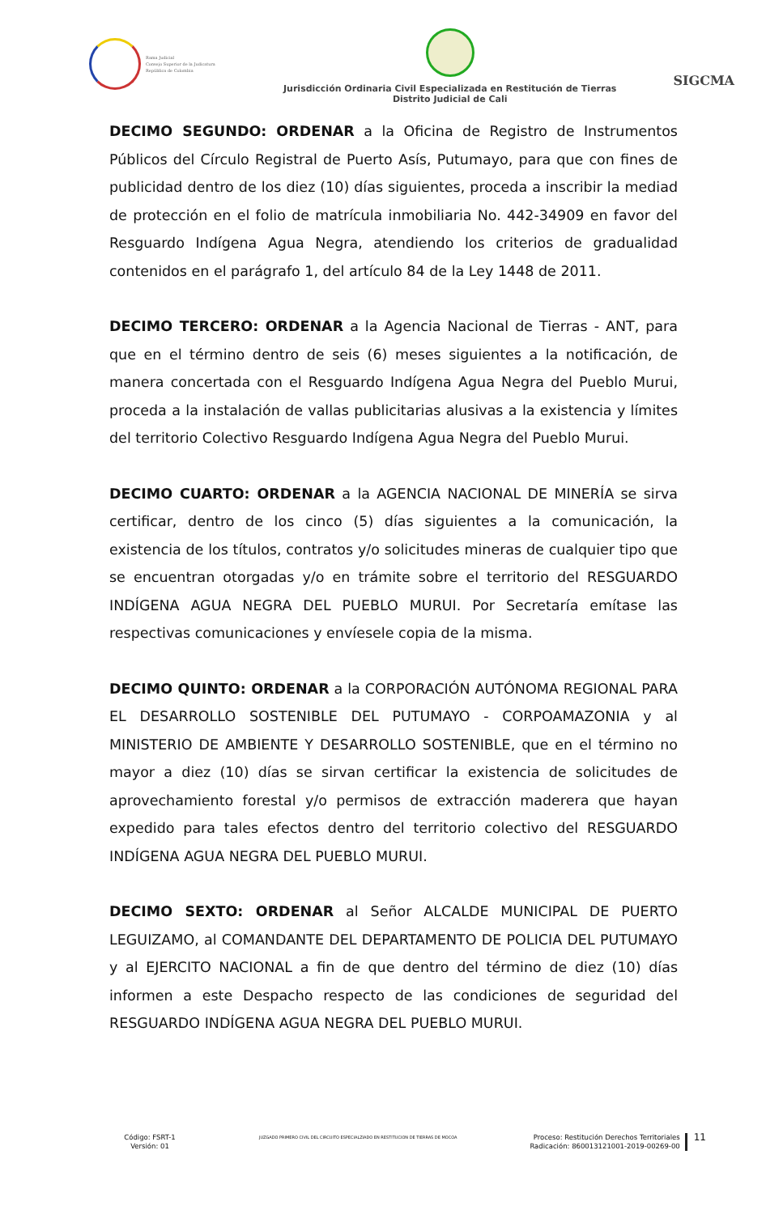Rama Judicial
Consejo Superior de la Judicatura
República de Colombia
Jurisdicción Ordinaria Civil Especializada en Restitución de Tierras
Distrito Judicial de Cali
SIGCMA
DECIMO SEGUNDO: ORDENAR a la Oficina de Registro de Instrumentos Públicos del Círculo Registral de Puerto Asís, Putumayo, para que con fines de publicidad dentro de los diez (10) días siguientes, proceda a inscribir la mediad de protección en el folio de matrícula inmobiliaria No. 442-34909 en favor del Resguardo Indígena Agua Negra, atendiendo los criterios de gradualidad contenidos en el parágrafo 1, del artículo 84 de la Ley 1448 de 2011.
DECIMO TERCERO: ORDENAR a la Agencia Nacional de Tierras - ANT, para que en el término dentro de seis (6) meses siguientes a la notificación, de manera concertada con el Resguardo Indígena Agua Negra del Pueblo Murui, proceda a la instalación de vallas publicitarias alusivas a la existencia y límites del territorio Colectivo Resguardo Indígena Agua Negra del Pueblo Murui.
DECIMO CUARTO: ORDENAR a la AGENCIA NACIONAL DE MINERÍA se sirva certificar, dentro de los cinco (5) días siguientes a la comunicación, la existencia de los títulos, contratos y/o solicitudes mineras de cualquier tipo que se encuentran otorgadas y/o en trámite sobre el territorio del RESGUARDO INDÍGENA AGUA NEGRA DEL PUEBLO MURUI. Por Secretaría emítase las respectivas comunicaciones y envíesele copia de la misma.
DECIMO QUINTO: ORDENAR a la CORPORACIÓN AUTÓNOMA REGIONAL PARA EL DESARROLLO SOSTENIBLE DEL PUTUMAYO - CORPOAMAZONIA y al MINISTERIO DE AMBIENTE Y DESARROLLO SOSTENIBLE, que en el término no mayor a diez (10) días se sirvan certificar la existencia de solicitudes de aprovechamiento forestal y/o permisos de extracción maderera que hayan expedido para tales efectos dentro del territorio colectivo del RESGUARDO INDÍGENA AGUA NEGRA DEL PUEBLO MURUI.
DECIMO SEXTO: ORDENAR al Señor ALCALDE MUNICIPAL DE PUERTO LEGUIZAMO, al COMANDANTE DEL DEPARTAMENTO DE POLICIA DEL PUTUMAYO y al EJERCITO NACIONAL a fin de que dentro del término de diez (10) días informen a este Despacho respecto de las condiciones de seguridad del RESGUARDO INDÍGENA AGUA NEGRA DEL PUEBLO MURUI.
Código: FSRT-1
Versión: 01
JUZGADO PRIMERO CIVIL DEL CIRCUITO ESPECIALZIADO EN RESTITUCION DE TIERRAS DE MOCOA
Proceso: Restitución Derechos Territoriales
Radicación: 860013121001-2019-00269-00
11